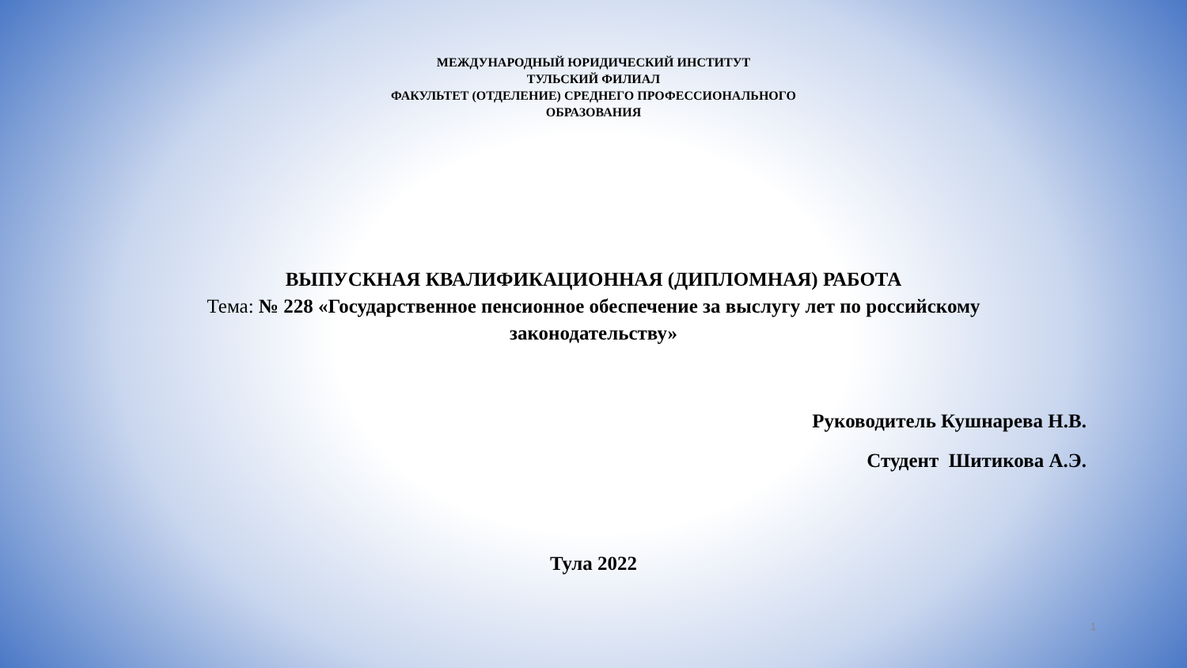МЕЖДУНАРОДНЫЙ ЮРИДИЧЕСКИЙ ИНСТИТУТ
ТУЛЬСКИЙ ФИЛИАЛ
ФАКУЛЬТЕТ (ОТДЕЛЕНИЕ) СРЕДНЕГО ПРОФЕССИОНАЛЬНОГО
ОБРАЗОВАНИЯ
ВЫПУСКНАЯ КВАЛИФИКАЦИОННАЯ (ДИПЛОМНАЯ) РАБОТА
Тема: № 228 «Государственное пенсионное обеспечение за выслугу лет по российскому законодательству»
Руководитель Кушнарева Н.В.
Студент Шитикова А.Э.
Тула 2022
1